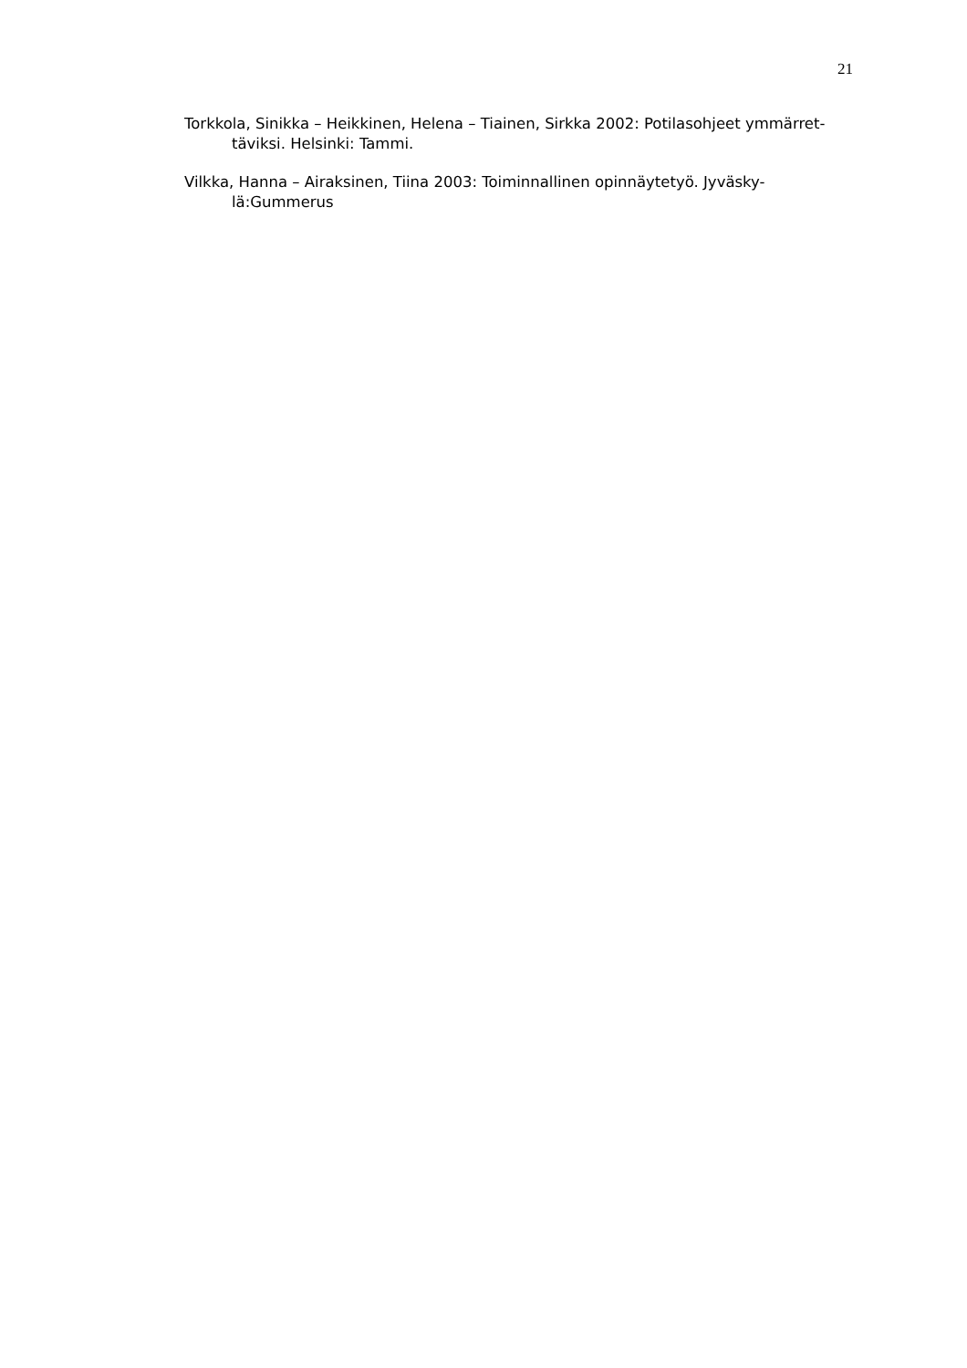21
Torkkola, Sinikka – Heikkinen, Helena – Tiainen, Sirkka 2002: Potilasohjeet ymmärret-
täviksi. Helsinki: Tammi.
Vilkka, Hanna – Airaksinen, Tiina 2003: Toiminnallinen opinnäytetyö. Jyväsky-
lä:Gummerus